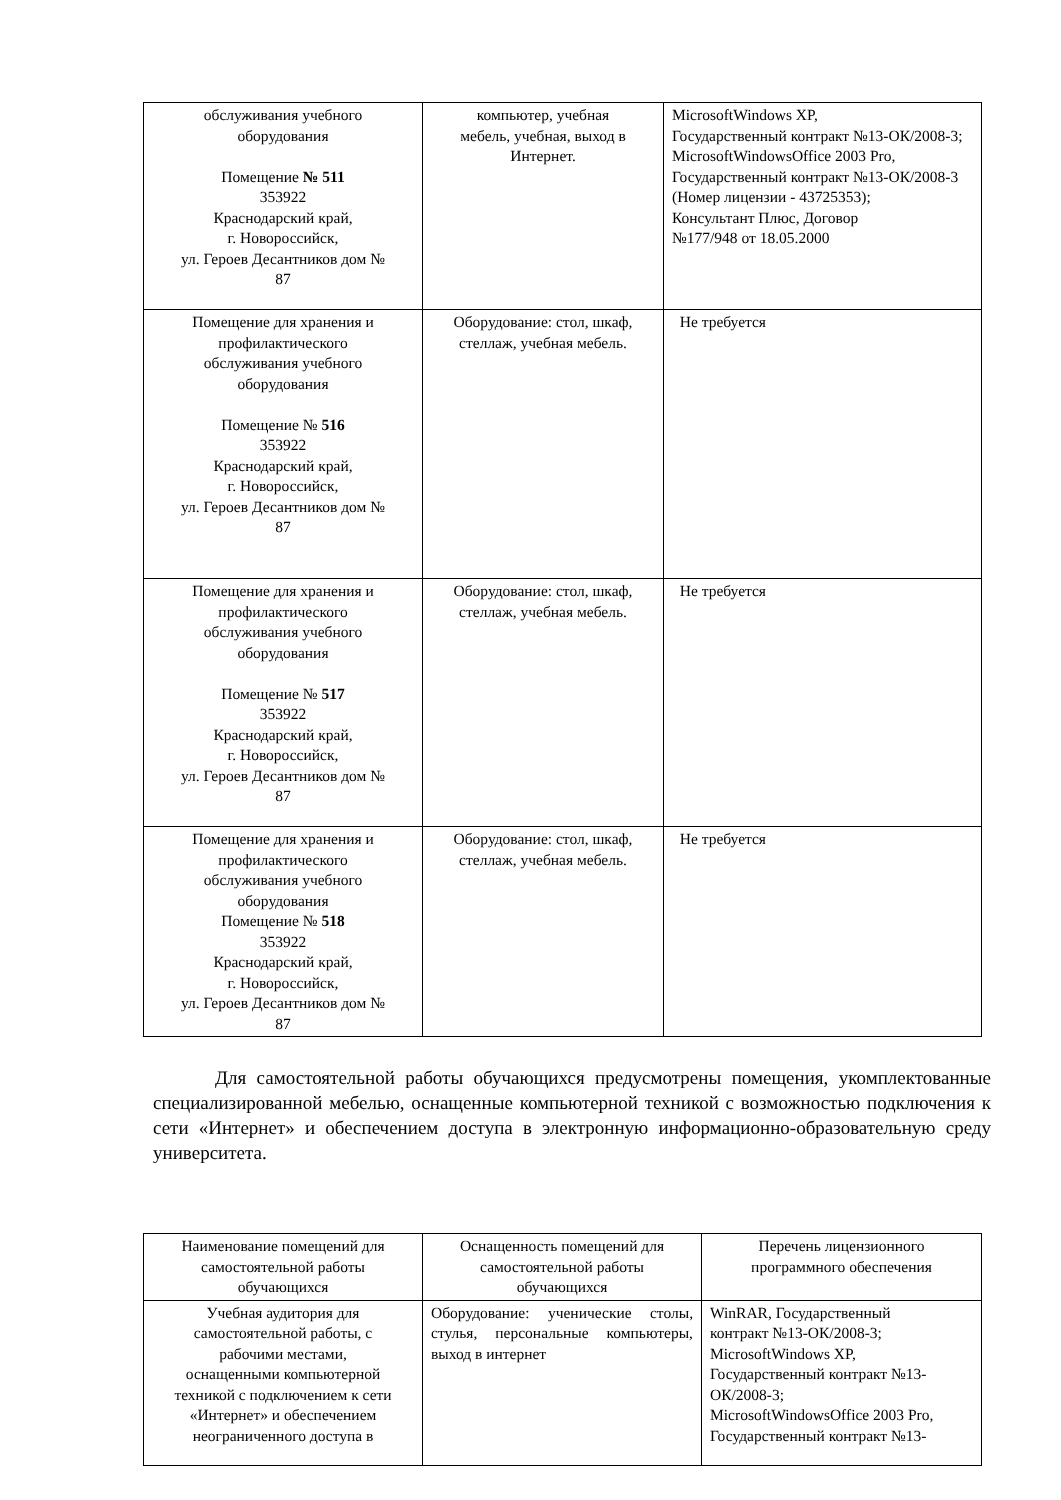| обслуживания учебного оборудования Помещение № 511 353922 Краснодарский край, г. Новороссийск, ул. Героев Десантников дом № 87 | компьютер, учебная мебель, учебная, выход в Интернет. | MicrosoftWindows XP, Государственный контракт №13-ОК/2008-3; MicrosoftWindowsOffice 2003 Pro, Государственный контракт №13-ОК/2008-3 (Номер лицензии - 43725353); Консультант Плюс, Договор №177/948 от 18.05.2000 |
| Помещение для хранения и профилактического обслуживания учебного оборудования Помещение № 516 353922 Краснодарский край, г. Новороссийск, ул. Героев Десантников дом № 87 | Оборудование: стол, шкаф, стеллаж, учебная мебель. | Не требуется |
| Помещение для хранения и профилактического обслуживания учебного оборудования Помещение № 517 353922 Краснодарский край, г. Новороссийск, ул. Героев Десантников дом № 87 | Оборудование: стол, шкаф, стеллаж, учебная мебель. | Не требуется |
| Помещение для хранения и профилактического обслуживания учебного оборудования Помещение № 518 353922 Краснодарский край, г. Новороссийск, ул. Героев Десантников дом № 87 | Оборудование: стол, шкаф, стеллаж, учебная мебель. | Не требуется |
Для самостоятельной работы обучающихся предусмотрены помещения, укомплектованные специализированной мебелью, оснащенные компьютерной техникой с возможностью подключения к сети «Интернет» и обеспечением доступа в электронную информационно-образовательную среду университета.
| Наименование помещений для самостоятельной работы обучающихся | Оснащенность помещений для самостоятельной работы обучающихся | Перечень лицензионного программного обеспечения |
| Учебная аудитория для самостоятельной работы, с рабочими местами, оснащенными компьютерной техникой с подключением к сети «Интернет» и обеспечением неограниченного доступа в | Оборудование: ученические столы, стулья, персональные компьютеры, выход в интернет | WinRAR, Государственный контракт №13-ОК/2008-3; MicrosoftWindows XP, Государственный контракт №13-ОК/2008-3; MicrosoftWindowsOffice 2003 Pro, Государственный контракт №13- |